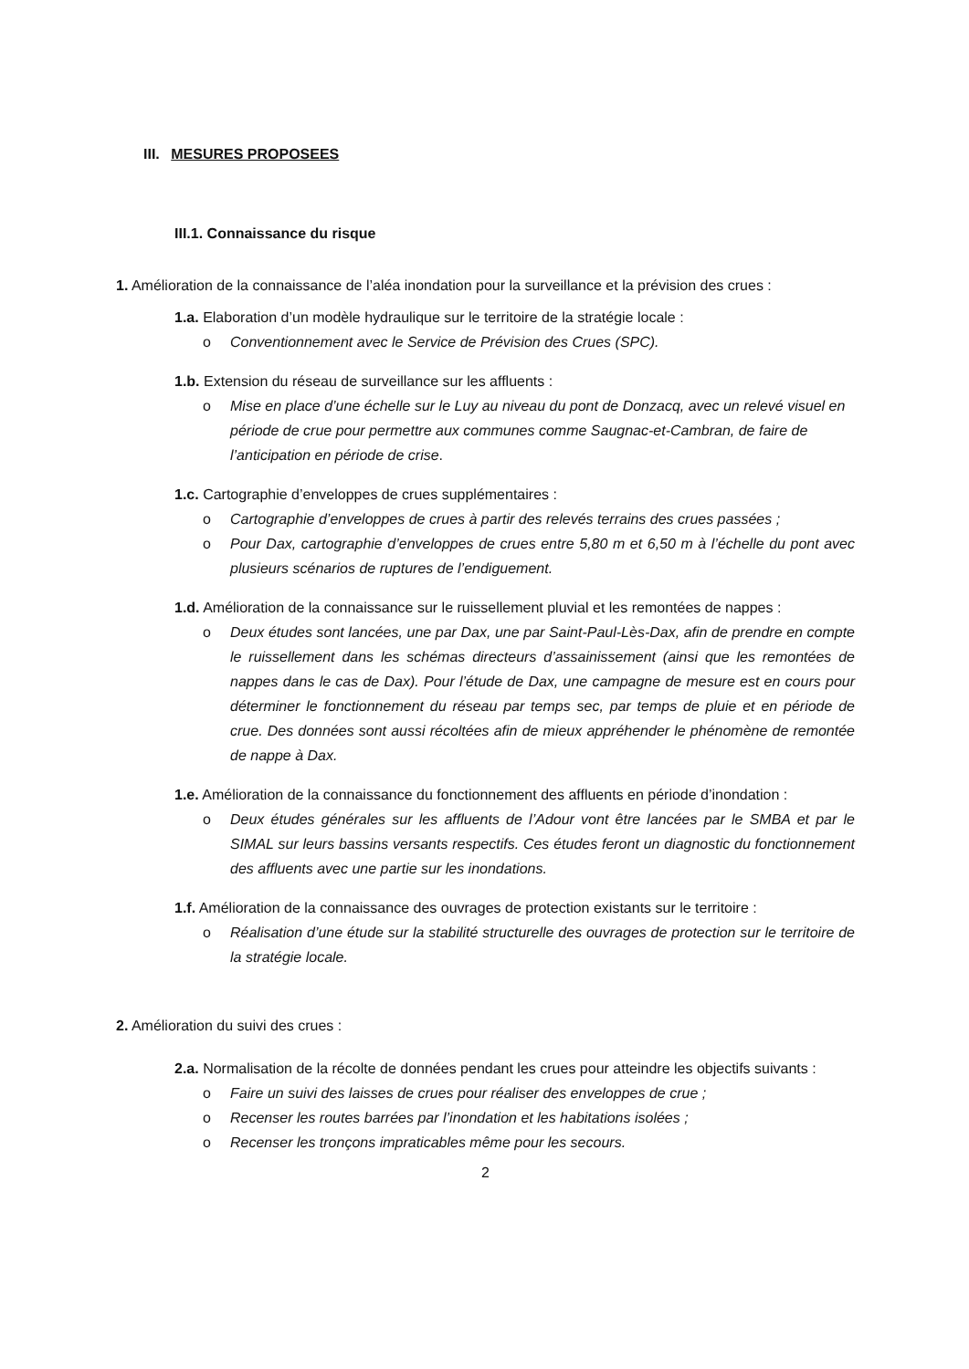III. MESURES PROPOSEES
III.1. Connaissance du risque
1. Amélioration de la connaissance de l’aléa inondation pour la surveillance et la prévision des crues :
1.a. Elaboration d’un modèle hydraulique sur le territoire de la stratégie locale :
o Conventionnement avec le Service de Prévision des Crues (SPC).
1.b. Extension du réseau de surveillance sur les affluents :
o Mise en place d’une échelle sur le Luy au niveau du pont de Donzacq, avec un relevé visuel en période de crue pour permettre aux communes comme Saugnac-et-Cambran, de faire de l’anticipation en période de crise.
1.c. Cartographie d’enveloppes de crues supplémentaires :
o Cartographie d’enveloppes de crues à partir des relevés terrains des crues passées ;
o Pour Dax, cartographie d’enveloppes de crues entre 5,80 m et 6,50 m à l’échelle du pont avec plusieurs scénarios de ruptures de l’endiguement.
1.d. Amélioration de la connaissance sur le ruissellement pluvial et les remontées de nappes :
o Deux études sont lancées, une par Dax, une par Saint-Paul-Lès-Dax, afin de prendre en compte le ruissellement dans les schémas directeurs d’assainissement (ainsi que les remontées de nappes dans le cas de Dax). Pour l’étude de Dax, une campagne de mesure est en cours pour déterminer le fonctionnement du réseau par temps sec, par temps de pluie et en période de crue. Des données sont aussi récoltées afin de mieux appréhender le phénomène de remontée de nappe à Dax.
1.e. Amélioration de la connaissance du fonctionnement des affluents en période d’inondation :
o Deux études générales sur les affluents de l’Adour vont être lancées par le SMBA et par le SIMAL sur leurs bassins versants respectifs. Ces études feront un diagnostic du fonctionnement des affluents avec une partie sur les inondations.
1.f. Amélioration de la connaissance des ouvrages de protection existants sur le territoire :
o Réalisation d’une étude sur la stabilité structurelle des ouvrages de protection sur le territoire de la stratégie locale.
2. Amélioration du suivi des crues :
2.a. Normalisation de la récolte de données pendant les crues pour atteindre les objectifs suivants :
o Faire un suivi des laisses de crues pour réaliser des enveloppes de crue ;
o Recenser les routes barrées par l’inondation et les habitations isolées ;
o Recenser les tronçons impraticables même pour les secours.
2